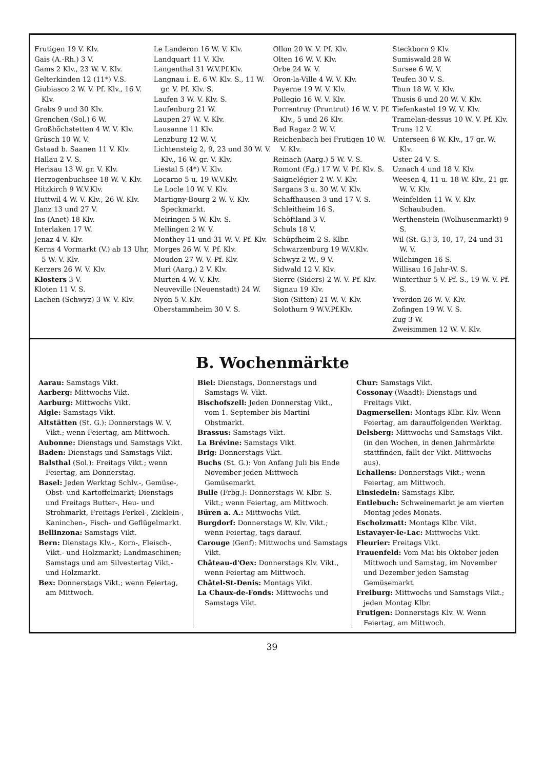Frutigen 19 V. Klv.
Gais (A.-Rh.) 3 V.
Gams 2 Klv., 23 W. V. Klv.
Gelterkinden 12 (11*) V.S.
Giubiasco 2 W. V. Pf. Klv., 16 V. Klv.
Grabs 9 und 30 Klv.
Grenchen (Sol.) 6 W.
Großhöchstetten 4 W. V. Klv.
Grüsch 10 W. V.
Gstaad b. Saanen 11 V. Klv.
Hallau 2 V. S.
Herisau 13 W. gr. V. Klv.
Herzogenbuchsee 18 W. V. Klv.
Hitzkirch 9 W.V.Klv.
Huttwil 4 W. V. Klv., 26 W. Klv.
Jlanz 13 und 27 V.
Ins (Anet) 18 Klv.
Interlaken 17 W.
Jenaz 4 V. Klv.
Kerns 4 Vormarkt (V.) ab 13 Uhr, 5 W. V. Klv.
Kerzers 26 W. V. Klv.
Klosters 3 V.
Kloten 11 V. S.
Lachen (Schwyz) 3 W. V. Klv.
Le Landeron 16 W. V. Klv.
Landquart 11 V. Klv.
Langenthal 31 W.V.Pf.Klv.
Langnau i. E. 6 W. Klv. S., 11 W. gr. V. Pf. Klv. S.
Laufen 3 W. V. Klv. S.
Laufenburg 21 W.
Laupen 27 W. V. Klv.
Lausanne 11 Klv.
Lenzburg 12 W. V.
Lichtensteig 2, 9, 23 und 30 W. V. Klv., 16 W. gr. V. Klv.
Liestal 5 (4*) V. Klv.
Locarno 5 u. 19 W.V.Klv.
Le Locle 10 W. V. Klv.
Martigny-Bourg 2 W. V. Klv. Speckmarkt.
Meiringen 5 W. Klv. S.
Mellingen 2 W. V.
Monthey 11 und 31 W. V. Pf. Klv.
Morges 26 W. V. Pf. Klv.
Moudon 27 W. V. Pf. Klv.
Muri (Aarg.) 2 V. Klv.
Murten 4 W. V. Klv.
Neuveville (Neuenstadt) 24 W.
Nyon 5 V. Klv.
Oberstammheim 30 V. S.
Ollon 20 W. V. Pf. Klv.
Olten 16 W. V. Klv.
Orbe 24 W. V.
Oron-la-Ville 4 W. V. Klv.
Payerne 19 W. V. Klv.
Pollegio 16 W. V. Klv.
Porrentruy (Pruntrut) 16 W. V. Pf. Klv., 5 und 26 Klv.
Bad Ragaz 2 W. V.
Reichenbach bei Frutigen 10 W. V. Klv.
Reinach (Aarg.) 5 W. V. S.
Romont (Fg.) 17 W. V. Pf. Klv. S.
Saignelégier 2 W. V. Klv.
Sargans 3 u. 30 W. V. Klv.
Schaffhausen 3 und 17 V. S.
Schleitheim 16 S.
Schöftland 3 V.
Schuls 18 V.
Schüpfheim 2 S. Klbr.
Schwarzenburg 19 W.V.Klv.
Schwyz 2 W., 9 V.
Sidwald 12 V. Klv.
Sierre (Siders) 2 W. V. Pf. Klv.
Signau 19 Klv.
Sion (Sitten) 21 W. V. Klv.
Solothurn 9 W.V.Pf.Klv.
Steckborn 9 Klv.
Sumiswald 28 W.
Sursee 6 W. V.
Teufen 30 V. S.
Thun 18 W. V. Klv.
Thusis 6 und 20 W. V. Klv.
Tiefenkastel 19 W. V. Klv.
Tramelan-dessus 10 W. V. Pf. Klv.
Truns 12 V.
Unterseen 6 W. Klv., 17 gr. W. Klv.
Uster 24 V. S.
Uznach 4 und 18 V. Klv.
Weesen 4, 11 u. 18 W. Klv., 21 gr. W. V. Klv.
Weinfelden 11 W. V. Klv. Schaubuden.
Werthenstein (Wolhusenmarkt) 9 S.
Wil (St. G.) 3, 10, 17, 24 und 31 W. V.
Wilchingen 16 S.
Willisau 16 Jahr-W. S.
Winterthur 5 V. Pf. S., 19 W. V. Pf. S.
Yverdon 26 W. V. Klv.
Zofingen 19 W. V. S.
Zug 3 W.
Zweisimmen 12 W. V. Klv.
B. Wochenmärkte
Aarau: Samstags Vikt.
Aarberg: Mittwochs Vikt.
Aarburg: Mittwochs Vikt.
Aigle: Samstags Vikt.
Altstätten (St. G.): Donnerstags W. V. Vikt.; wenn Feiertag, am Mittwoch.
Aubonne: Dienstags und Samstags Vikt.
Baden: Dienstags und Samstags Vikt.
Balsthal (Sol.): Freitags Vikt.; wenn Feiertag, am Donnerstag.
Basel: Jeden Werktag Schlv.-, Gemüse-, Obst- und Kartoffelmarkt; Dienstags und Freitags Butter-, Heu- und Strohmarkt, Freitags Ferkel-, Zicklein-, Kaninchen-, Fisch- und Geflügelmarkt.
Bellinzona: Samstags Vikt.
Bern: Dienstags Klv.-, Korn-, Fleisch-, Vikt.- und Holzmarkt; Landmaschinen; Samstags und am Silvestertag Vikt.- und Holzmarkt.
Bex: Donnerstags Vikt.; wenn Feiertag, am Mittwoch.
Biel: Dienstags, Donnerstags und Samstags W. Vikt.
Bischofszell: Jeden Donnerstag Vikt., vom 1. September bis Martini Obstmarkt.
Brassus: Samstags Vikt.
La Brévine: Samstags Vikt.
Brig: Donnerstags Vikt.
Buchs (St. G.): Von Anfang Juli bis Ende November jeden Mittwoch Gemüsemarkt.
Bulle (Frbg.): Donnerstags W. Klbr. S. Vikt.; wenn Feiertag, am Mittwoch.
Büren a. A.: Mittwochs Vikt.
Burgdorf: Donnerstags W. Klv. Vikt.; wenn Feiertag, tags darauf.
Carouge (Genf): Mittwochs und Samstags Vikt.
Château-d'Oex: Donnerstags Klv. Vikt., wenn Feiertag am Mittwoch.
Châtel-St-Denis: Montags Vikt.
La Chaux-de-Fonds: Mittwochs und Samstags Vikt.
Chur: Samstags Vikt.
Cossonay (Waadt): Dienstags und Freitags Vikt.
Dagmersellen: Montags Klbr. Klv. Wenn Feiertag, am darauffolgenden Werktag.
Delsberg: Mittwochs und Samstags Vikt. (in den Wochen, in denen Jahrmärkte stattfinden, fällt der Vikt. Mittwochs aus).
Echallens: Donnerstags Vikt.; wenn Feiertag, am Mittwoch.
Einsiedeln: Samstags Klbr.
Entlebuch: Schweinemarkt je am vierten Montag jedes Monats.
Escholzmatt: Montags Klbr. Vikt.
Estavayer-le-Lac: Mittwochs Vikt.
Fleurier: Freitags Vikt.
Frauenfeld: Vom Mai bis Oktober jeden Mittwoch und Samstag, im November und Dezember jeden Samstag Gemüsemarkt.
Freiburg: Mittwochs und Samstags Vikt.; jeden Montag Klbr.
Frutigen: Donnerstags Klv. W. Wenn Feiertag, am Mittwoch.
39